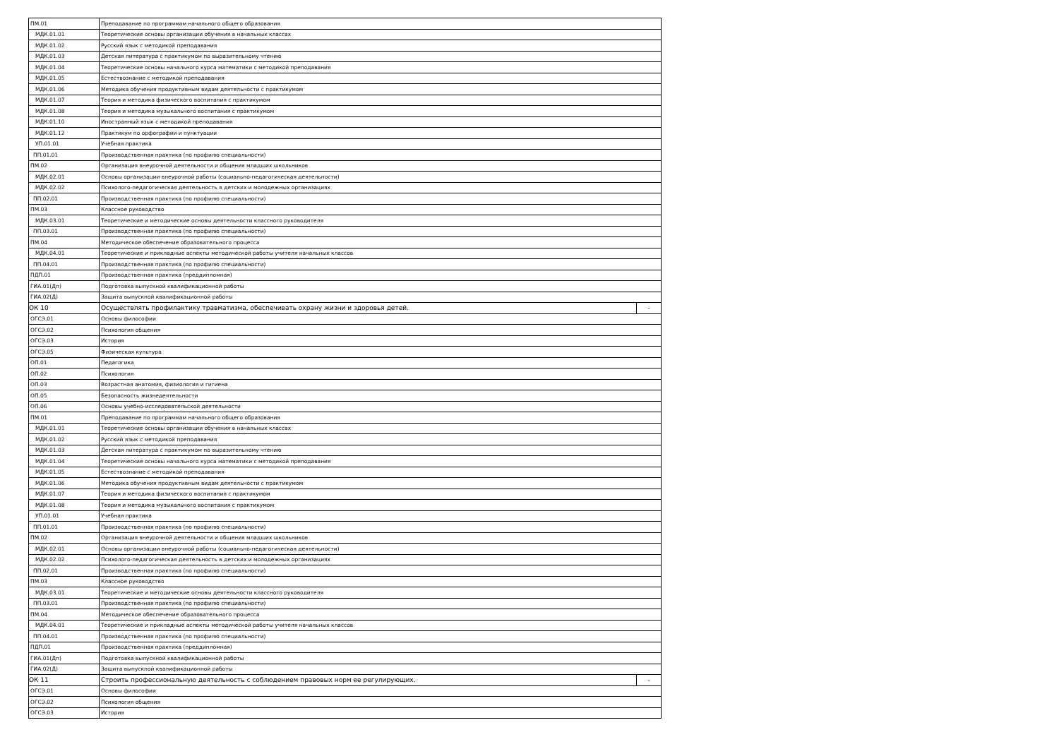| ПМ.01 | Преподавание по программам начального общего образования | |
| МДК.01.01 | Теоретические основы организации обучения в начальных классах | |
| МДК.01.02 | Русский язык с методикой преподавания | |
| МДК.01.03 | Детская литература с практикумом по выразительному чтению | |
| МДК.01.04 | Теоретические основы начального курса математики с методикой преподавания | |
| МДК.01.05 | Естествознание с методикой преподавания | |
| МДК.01.06 | Методика обучения продуктивным видам деятельности с практикумом | |
| МДК.01.07 | Теория и методика физического воспитания с практикумом | |
| МДК.01.08 | Теория и методика музыкального воспитания с практикумом | |
| МДК.01.10 | Иностранный язык с методикой преподавания | |
| МДК.01.12 | Практикум по орфографии и пунктуации | |
| УП.01.01 | Учебная практика | |
| ПП.01.01 | Производственная практика (по профилю специальности) | |
| ПМ.02 | Организация внеурочной деятельности и общения младших школьников | |
| МДК.02.01 | Основы организации внеурочной работы (социально-педагогическая деятельности) | |
| МДК.02.02 | Психолого-педагогическая деятельность в детских и молодежных организациях | |
| ПП.02.01 | Производственная практика (по профилю специальности) | |
| ПМ.03 | Классное руководство | |
| МДК.03.01 | Теоретические и методические основы деятельности классного руководителя | |
| ПП.03.01 | Производственная практика (по профилю специальности) | |
| ПМ.04 | Методическое обеспечение образовательного процесса | |
| МДК.04.01 | Теоретические и прикладные аспекты методической работы учителя начальных классов | |
| ПП.04.01 | Производственная практика (по профилю специальности) | |
| ПДП.01 | Производственная практика (преддипломная) | |
| ГИА.01(Дп) | Подготовка выпускной квалификационной работы | |
| ГИА.02(Д) | Защита выпускной квалификационной работы | |
| ОК 10 | Осуществлять профилактику травматизма, обеспечивать охрану жизни и здоровья детей. | - |
| ОГСЭ.01 | Основы философии | |
| ОГСЭ.02 | Психология общения | |
| ОГСЭ.03 | История | |
| ОГСЭ.05 | Физическая культура | |
| ОП.01 | Педагогика | |
| ОП.02 | Психология | |
| ОП.03 | Возрастная анатомия, физиология и гигиена | |
| ОП.05 | Безопасность жизнедеятельности | |
| ОП.06 | Основы учебно-исследовательской деятельности | |
| ПМ.01 | Преподавание по программам начального общего образования | |
| МДК.01.01 | Теоретические основы организации обучения в начальных классах | |
| МДК.01.02 | Русский язык с методикой преподавания | |
| МДК.01.03 | Детская литература с практикумом по выразительному чтению | |
| МДК.01.04 | Теоретические основы начального курса математики с методикой преподавания | |
| МДК.01.05 | Естествознание с методикой преподавания | |
| МДК.01.06 | Методика обучения продуктивным видам деятельности с практикумом | |
| МДК.01.07 | Теория и методика физического воспитания с практикумом | |
| МДК.01.08 | Теория и методика музыкального воспитания с практикумом | |
| УП.01.01 | Учебная практика | |
| ПП.01.01 | Производственная практика (по профилю специальности) | |
| ПМ.02 | Организация внеурочной деятельности и общения младших школьников | |
| МДК.02.01 | Основы организации внеурочной работы (социально-педагогическая деятельности) | |
| МДК.02.02 | Психолого-педагогическая деятельность в детских и молодежных организациях | |
| ПП.02.01 | Производственная практика (по профилю специальности) | |
| ПМ.03 | Классное руководство | |
| МДК.03.01 | Теоретические и методические основы деятельности классного руководителя | |
| ПП.03.01 | Производственная практика (по профилю специальности) | |
| ПМ.04 | Методическое обеспечение образовательного процесса | |
| МДК.04.01 | Теоретические и прикладные аспекты методической работы учителя начальных классов | |
| ПП.04.01 | Производственная практика (по профилю специальности) | |
| ПДП.01 | Производственная практика (преддипломная) | |
| ГИА.01(Дп) | Подготовка выпускной квалификационной работы | |
| ГИА.02(Д) | Защита выпускной квалификационной работы | |
| ОК 11 | Строить профессиональную деятельность с соблюдением правовых норм ее регулирующих. | - |
| ОГСЭ.01 | Основы философии | |
| ОГСЭ.02 | Психология общения | |
| ОГСЭ.03 | История | |